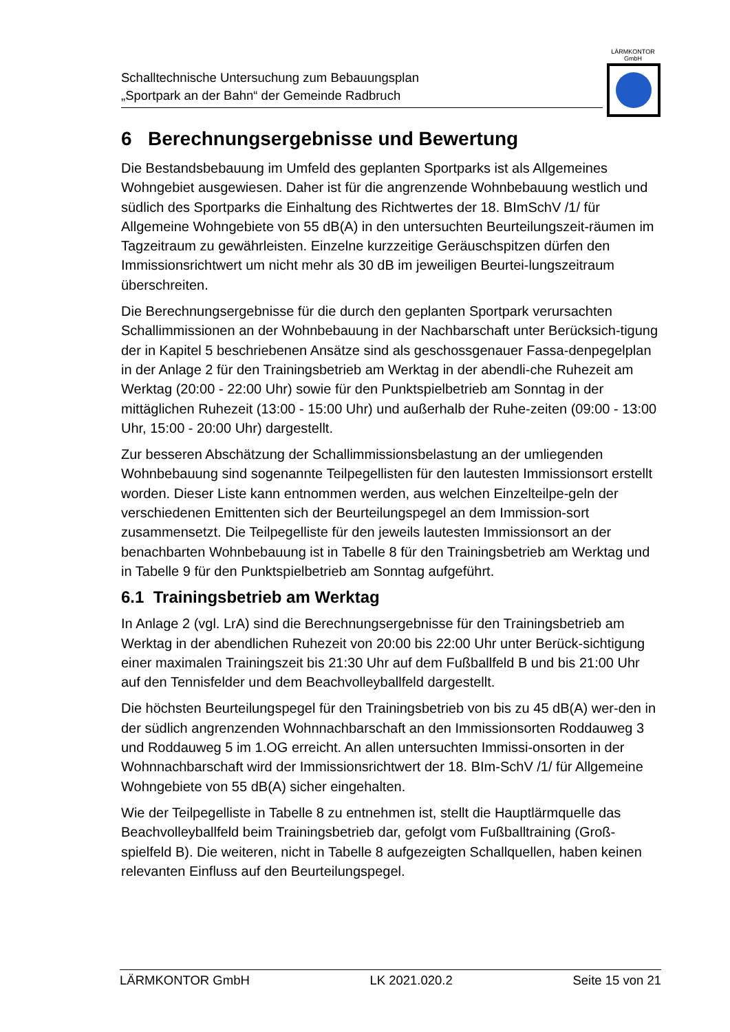Schalltechnische Untersuchung zum Bebauungsplan
„Sportpark an der Bahn“ der Gemeinde Radbruch
LÄRMKONTOR
GmbH
6 Berechnungsergebnisse und Bewertung
Die Bestandsbebauung im Umfeld des geplanten Sportparks ist als Allgemeines Wohngebiet ausgewiesen. Daher ist für die angrenzende Wohnbebauung westlich und südlich des Sportparks die Einhaltung des Richtwertes der 18. BImSchV /1/ für Allgemeine Wohngebiete von 55 dB(A) in den untersuchten Beurteilungszeit-räumen im Tagzeitraum zu gewährleisten. Einzelne kurzzeitige Geräuschspitzen dürfen den Immissionsrichtwert um nicht mehr als 30 dB im jeweiligen Beurtei-lungszeitraum überschreiten.
Die Berechnungsergebnisse für die durch den geplanten Sportpark verursachten Schallimmissionen an der Wohnbebauung in der Nachbarschaft unter Berücksich-tigung der in Kapitel 5 beschriebenen Ansätze sind als geschossgenauer Fassa-denpegelplan in der Anlage 2 für den Trainingsbetrieb am Werktag in der abendli-che Ruhezeit am Werktag (20:00 - 22:00 Uhr) sowie für den Punktspielbetrieb am Sonntag in der mittäglichen Ruhezeit (13:00 - 15:00 Uhr) und außerhalb der Ruhe-zeiten (09:00 - 13:00 Uhr, 15:00 - 20:00 Uhr) dargestellt.
Zur besseren Abschätzung der Schallimmissionsbelastung an der umliegenden Wohnbebauung sind sogenannte Teilpegellisten für den lautesten Immissionsort erstellt worden. Dieser Liste kann entnommen werden, aus welchen Einzelteilpe-geln der verschiedenen Emittenten sich der Beurteilungspegel an dem Immission-sort zusammensetzt. Die Teilpegelliste für den jeweils lautesten Immissionsort an der benachbarten Wohnbebauung ist in Tabelle 8 für den Trainingsbetrieb am Werktag und in Tabelle 9 für den Punktspielbetrieb am Sonntag aufgeführt.
6.1 Trainingsbetrieb am Werktag
In Anlage 2 (vgl. LrA) sind die Berechnungsergebnisse für den Trainingsbetrieb am Werktag in der abendlichen Ruhezeit von 20:00 bis 22:00 Uhr unter Berück-sichtigung einer maximalen Trainingszeit bis 21:30 Uhr auf dem Fußballfeld B und bis 21:00 Uhr auf den Tennisfelder und dem Beachvolleyballfeld dargestellt.
Die höchsten Beurteilungspegel für den Trainingsbetrieb von bis zu 45 dB(A) wer-den in der südlich angrenzenden Wohnnachbarschaft an den Immissionsorten Roddauweg 3 und Roddauweg 5 im 1.OG erreicht. An allen untersuchten Immissi-onsorten in der Wohnnachbarschaft wird der Immissionsrichtwert der 18. BIm-SchV /1/ für Allgemeine Wohngebiete von 55 dB(A) sicher eingehalten.
Wie der Teilpegelliste in Tabelle 8 zu entnehmen ist, stellt die Hauptlärmquelle das Beachvolleyballfeld beim Trainingsbetrieb dar, gefolgt vom Fußballtraining (Groß-spielfeld B). Die weiteren, nicht in Tabelle 8 aufgezeigten Schallquellen, haben keinen relevanten Einfluss auf den Beurteilungspegel.
LÄRMKONTOR GmbH LK 2021.020.2 Seite 15 von 21